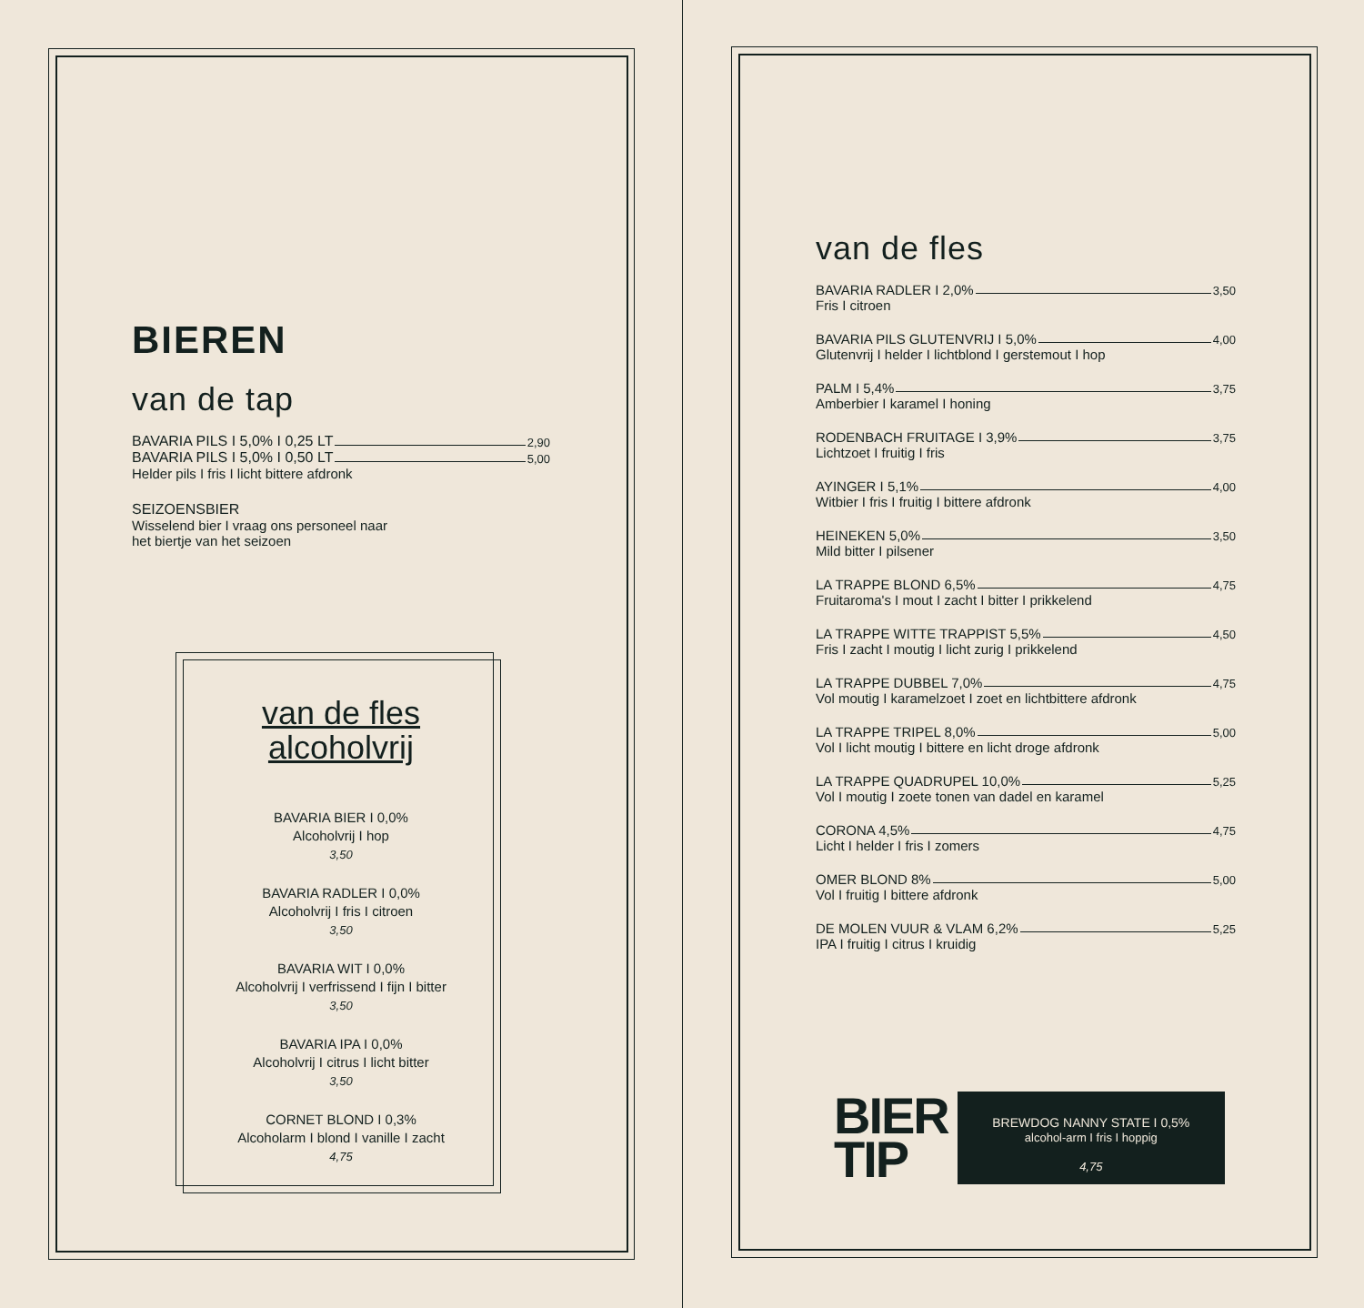BIEREN
van de tap
BAVARIA PILS I 5,0% I 0,25 LT 2,90
BAVARIA PILS I 5,0% I 0,50 LT 5,00
Helder pils I fris I licht bittere afdronk
SEIZOENSBIER
Wisselend bier I vraag ons personeel naar
het biertje van het seizoen
van de fles
alcoholvrij
BAVARIA BIER I 0,0%
Alcoholvrij I hop
3,50
BAVARIA RADLER I 0,0%
Alcoholvrij I fris I citroen
3,50
BAVARIA WIT I 0,0%
Alcoholvrij I verfrissend I fijn I bitter
3,50
BAVARIA IPA I 0,0%
Alcoholvrij I citrus I licht bitter
3,50
CORNET BLOND I 0,3%
Alcoholarm I blond I vanille I zacht
4,75
van de fles
BAVARIA RADLER I 2,0% 3,50
Fris I citroen
BAVARIA PILS GLUTENVRIJ I 5,0% 4,00
Glutenvrij I helder I lichtblond I gerstemout I hop
PALM I 5,4% 3,75
Amberbier I karamel I honing
RODENBACH FRUITAGE I 3,9% 3,75
Lichtzoet I fruitig I fris
AYINGER I 5,1% 4,00
Witbier I fris I fruitig I bittere afdronk
HEINEKEN 5,0% 3,50
Mild bitter I pilsener
LA TRAPPE BLOND 6,5% 4,75
Fruitaroma's I mout I zacht I bitter I prikkelend
LA TRAPPE WITTE TRAPPIST 5,5% 4,50
Fris I zacht I moutig I licht zurig I prikkelend
LA TRAPPE DUBBEL 7,0% 4,75
Vol moutig I karamelzoet I zoet en lichtbittere afdronk
LA TRAPPE TRIPEL 8,0% 5,00
Vol I licht moutig I bittere en licht droge afdronk
LA TRAPPE QUADRUPEL 10,0% 5,25
Vol I moutig I zoete tonen van dadel en karamel
CORONA 4,5% 4,75
Licht I helder I fris I zomers
OMER BLOND 8% 5,00
Vol I fruitig I bittere afdronk
DE MOLEN VUUR & VLAM 6,2% 5,25
IPA I fruitig I citrus I kruidig
BIER
TIP
BREWDOG NANNY STATE I 0,5%
alcohol-arm I fris I hoppig
4,75